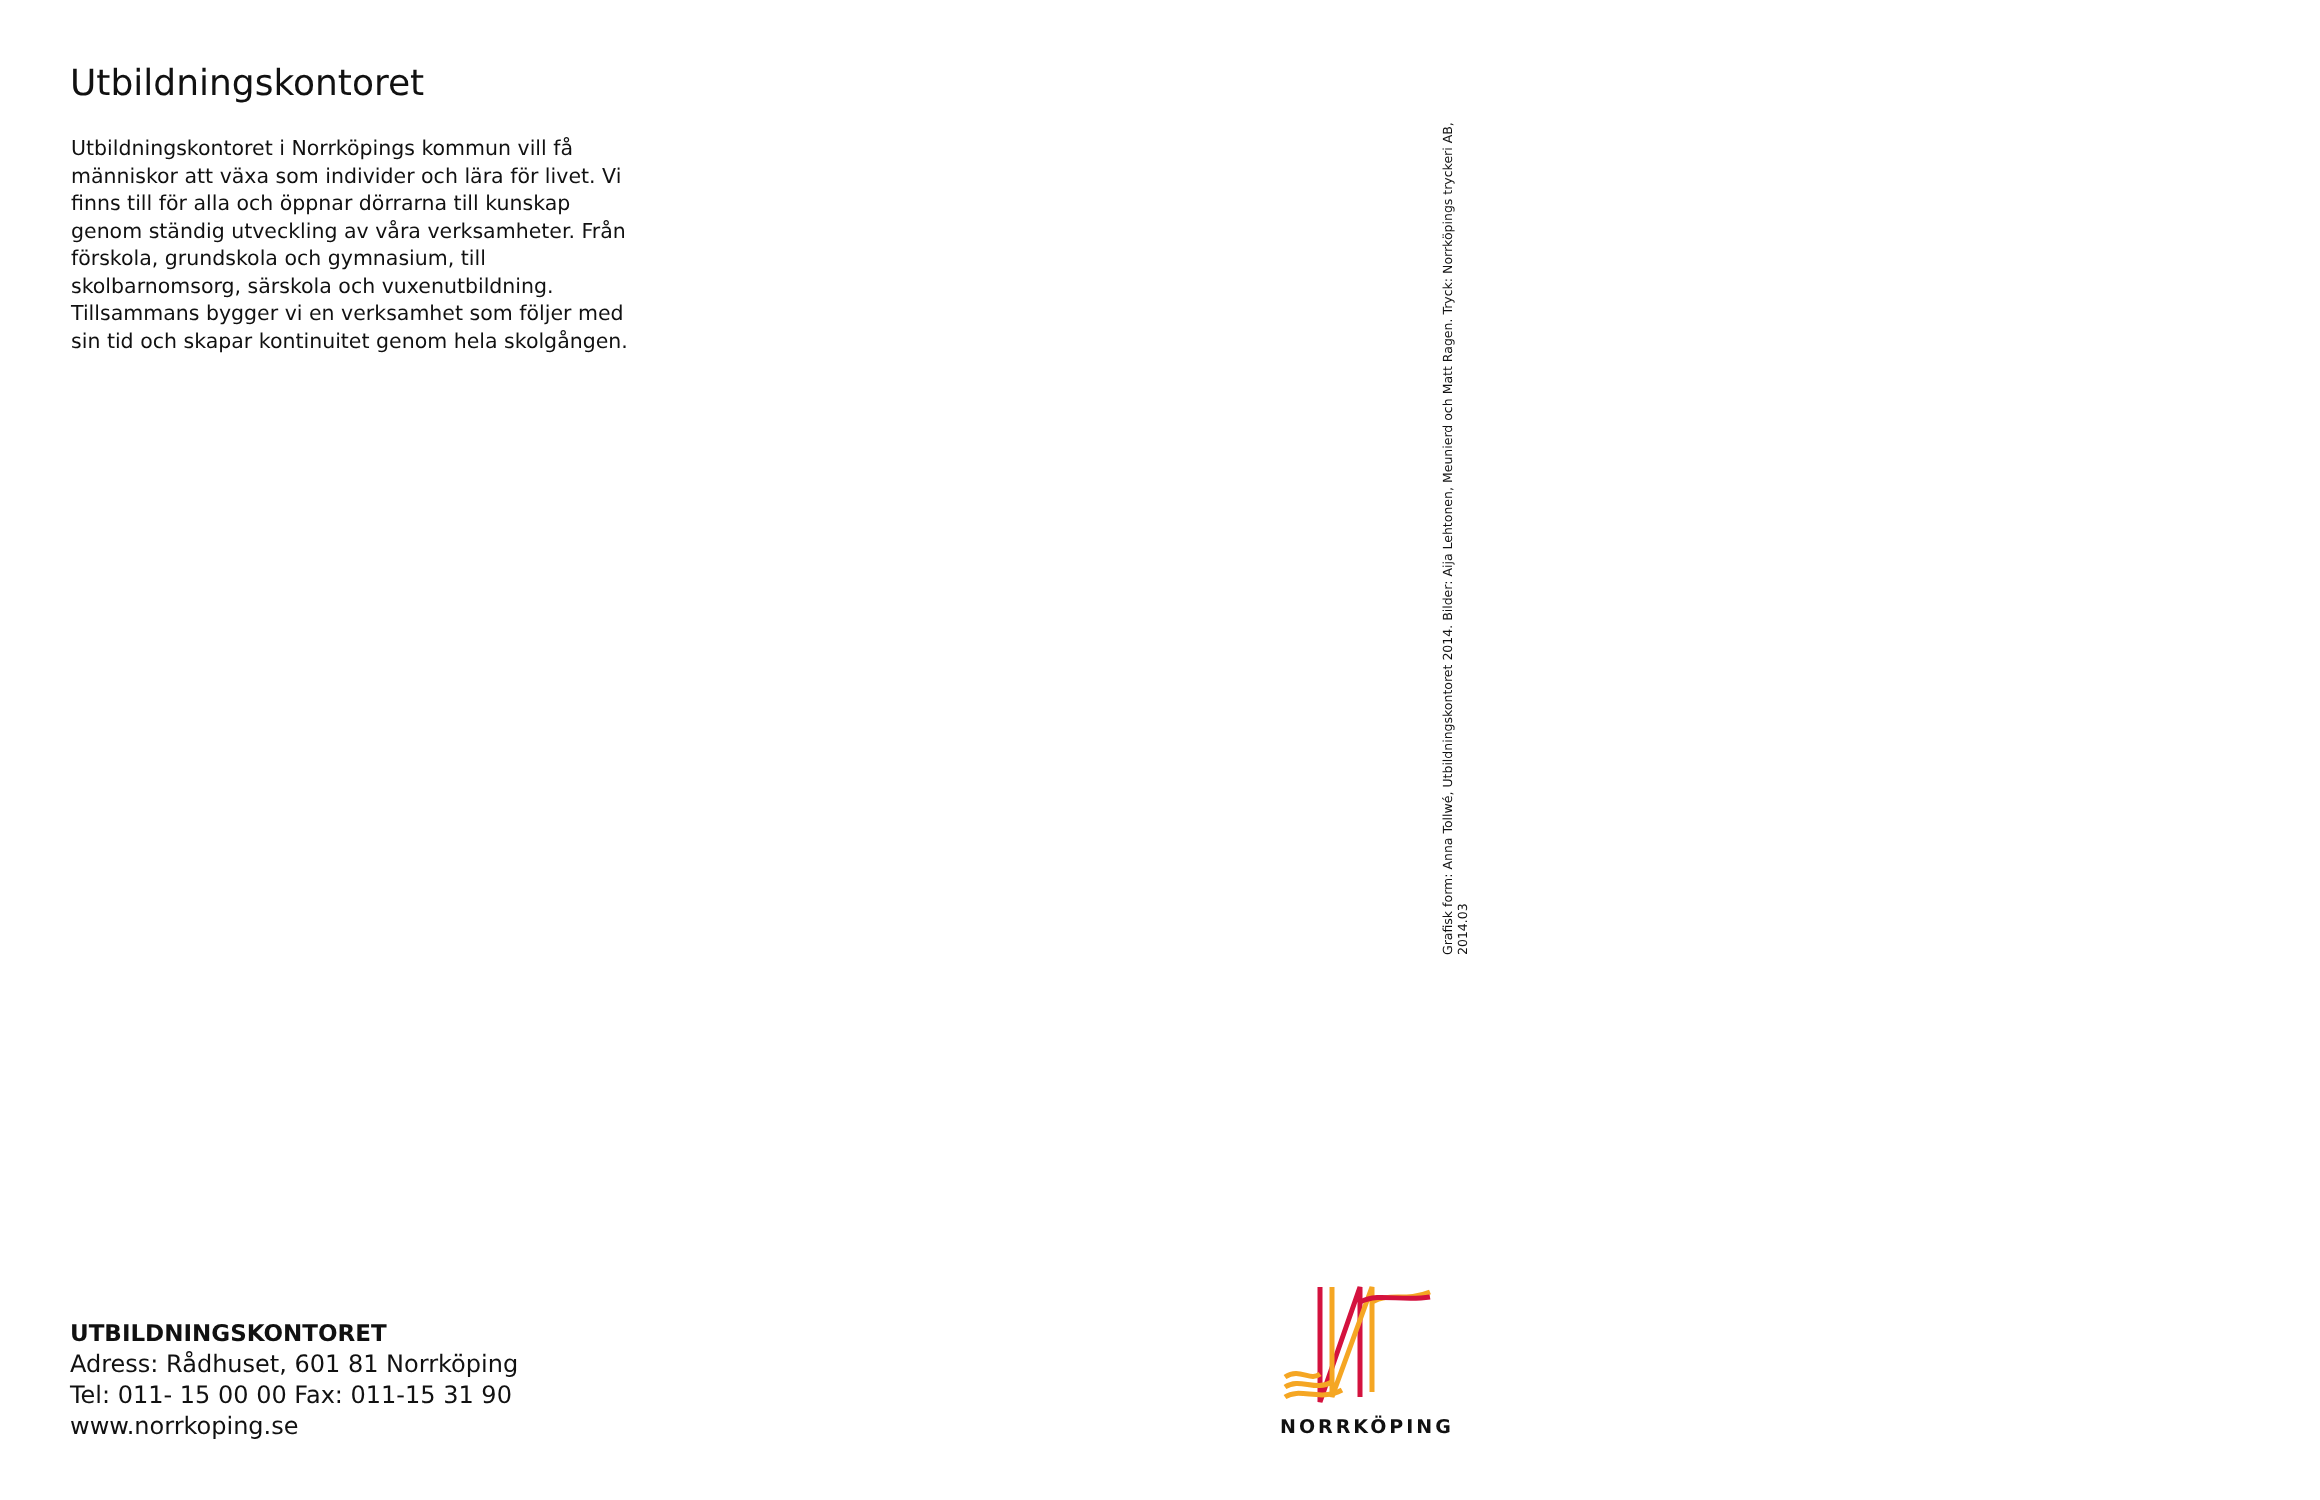Utbildningskontoret
Utbildningskontoret i Norrköpings kommun vill få människor att växa som individer och lära för livet. Vi finns till för alla och öppnar dörrarna till kunskap genom ständig utveckling av våra verksamheter. Från förskola, grundskola och gymnasium, till skolbarnomsorg, särskola och vuxenutbildning. Tillsammans bygger vi en verksamhet som följer med sin tid och skapar kontinuitet genom hela skolgången.
Grafisk form: Anna Tollwé, Utbildningskontoret 2014. Bilder: Aija Lehtonen, Meunierd och Matt Ragen. Tryck: Norrköpings tryckeri AB, 2014.03
UTBILDNINGSKONTORET
Adress: Rådhuset, 601 81 Norrköping
Tel: 011- 15 00 00 Fax: 011-15 31 90
www.norrkoping.se
NORRKÖPING